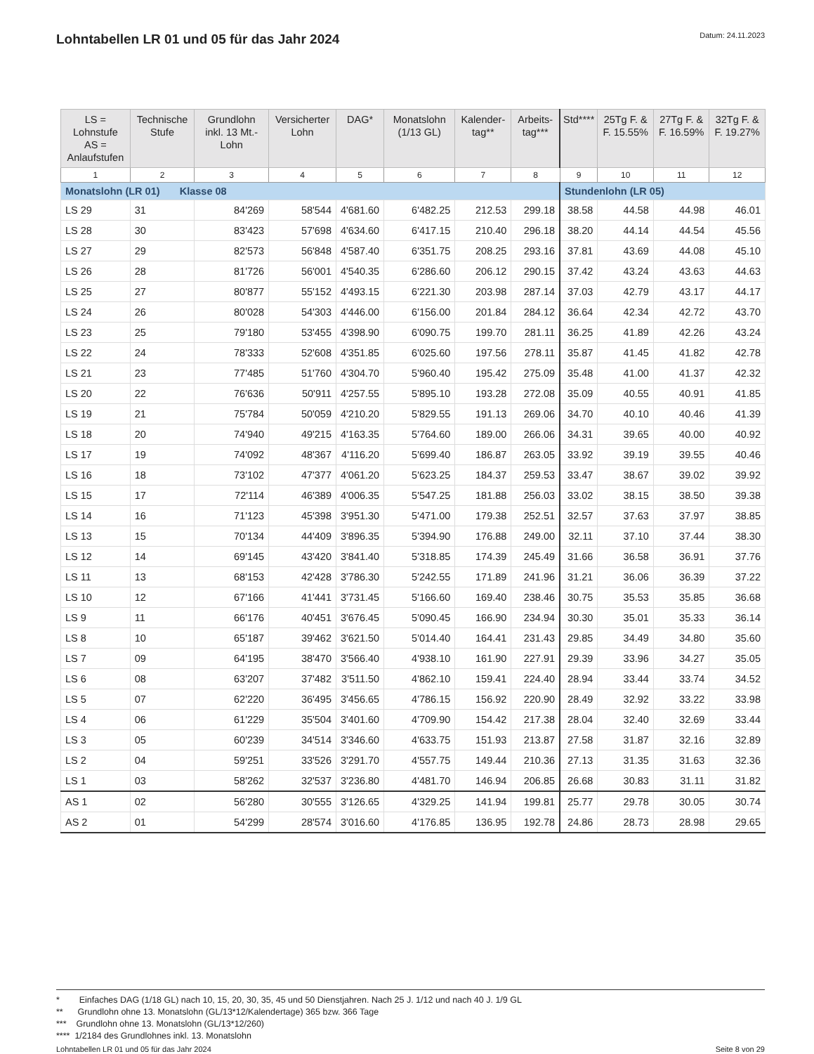Lohntabellen LR 01 und 05 für das Jahr 2024
Datum: 24.11.2023
| LS = Lohnstufe AS = Anlaufstufen | Technische Stufe | Grundlohn inkl. 13 Mt.-Lohn | Versicherter Lohn | DAG* | Monatslohn (1/13 GL) | Kalender-tag** | Arbeits-tag*** | Std**** | 25Tg F. & F. 15.55% | 27Tg F. & F. 16.59% | 32Tg F. & F. 19.27% |
| --- | --- | --- | --- | --- | --- | --- | --- | --- | --- | --- | --- |
| 1 | 2 | 3 | 4 | 5 | 6 | 7 | 8 | 9 | 10 | 11 | 12 |
| Monatslohn (LR 01) Klasse 08 | | | | | | | | Stundenlohn (LR 05) | | | |
| LS 29 | 31 | 84'269 | 58'544 | 4'681.60 | 6'482.25 | 212.53 | 299.18 | 38.58 | 44.58 | 44.98 | 46.01 |
| LS 28 | 30 | 83'423 | 57'698 | 4'634.60 | 6'417.15 | 210.40 | 296.18 | 38.20 | 44.14 | 44.54 | 45.56 |
| LS 27 | 29 | 82'573 | 56'848 | 4'587.40 | 6'351.75 | 208.25 | 293.16 | 37.81 | 43.69 | 44.08 | 45.10 |
| LS 26 | 28 | 81'726 | 56'001 | 4'540.35 | 6'286.60 | 206.12 | 290.15 | 37.42 | 43.24 | 43.63 | 44.63 |
| LS 25 | 27 | 80'877 | 55'152 | 4'493.15 | 6'221.30 | 203.98 | 287.14 | 37.03 | 42.79 | 43.17 | 44.17 |
| LS 24 | 26 | 80'028 | 54'303 | 4'446.00 | 6'156.00 | 201.84 | 284.12 | 36.64 | 42.34 | 42.72 | 43.70 |
| LS 23 | 25 | 79'180 | 53'455 | 4'398.90 | 6'090.75 | 199.70 | 281.11 | 36.25 | 41.89 | 42.26 | 43.24 |
| LS 22 | 24 | 78'333 | 52'608 | 4'351.85 | 6'025.60 | 197.56 | 278.11 | 35.87 | 41.45 | 41.82 | 42.78 |
| LS 21 | 23 | 77'485 | 51'760 | 4'304.70 | 5'960.40 | 195.42 | 275.09 | 35.48 | 41.00 | 41.37 | 42.32 |
| LS 20 | 22 | 76'636 | 50'911 | 4'257.55 | 5'895.10 | 193.28 | 272.08 | 35.09 | 40.55 | 40.91 | 41.85 |
| LS 19 | 21 | 75'784 | 50'059 | 4'210.20 | 5'829.55 | 191.13 | 269.06 | 34.70 | 40.10 | 40.46 | 41.39 |
| LS 18 | 20 | 74'940 | 49'215 | 4'163.35 | 5'764.60 | 189.00 | 266.06 | 34.31 | 39.65 | 40.00 | 40.92 |
| LS 17 | 19 | 74'092 | 48'367 | 4'116.20 | 5'699.40 | 186.87 | 263.05 | 33.92 | 39.19 | 39.55 | 40.46 |
| LS 16 | 18 | 73'102 | 47'377 | 4'061.20 | 5'623.25 | 184.37 | 259.53 | 33.47 | 38.67 | 39.02 | 39.92 |
| LS 15 | 17 | 72'114 | 46'389 | 4'006.35 | 5'547.25 | 181.88 | 256.03 | 33.02 | 38.15 | 38.50 | 39.38 |
| LS 14 | 16 | 71'123 | 45'398 | 3'951.30 | 5'471.00 | 179.38 | 252.51 | 32.57 | 37.63 | 37.97 | 38.85 |
| LS 13 | 15 | 70'134 | 44'409 | 3'896.35 | 5'394.90 | 176.88 | 249.00 | 32.11 | 37.10 | 37.44 | 38.30 |
| LS 12 | 14 | 69'145 | 43'420 | 3'841.40 | 5'318.85 | 174.39 | 245.49 | 31.66 | 36.58 | 36.91 | 37.76 |
| LS 11 | 13 | 68'153 | 42'428 | 3'786.30 | 5'242.55 | 171.89 | 241.96 | 31.21 | 36.06 | 36.39 | 37.22 |
| LS 10 | 12 | 67'166 | 41'441 | 3'731.45 | 5'166.60 | 169.40 | 238.46 | 30.75 | 35.53 | 35.85 | 36.68 |
| LS 9 | 11 | 66'176 | 40'451 | 3'676.45 | 5'090.45 | 166.90 | 234.94 | 30.30 | 35.01 | 35.33 | 36.14 |
| LS 8 | 10 | 65'187 | 39'462 | 3'621.50 | 5'014.40 | 164.41 | 231.43 | 29.85 | 34.49 | 34.80 | 35.60 |
| LS 7 | 09 | 64'195 | 38'470 | 3'566.40 | 4'938.10 | 161.90 | 227.91 | 29.39 | 33.96 | 34.27 | 35.05 |
| LS 6 | 08 | 63'207 | 37'482 | 3'511.50 | 4'862.10 | 159.41 | 224.40 | 28.94 | 33.44 | 33.74 | 34.52 |
| LS 5 | 07 | 62'220 | 36'495 | 3'456.65 | 4'786.15 | 156.92 | 220.90 | 28.49 | 32.92 | 33.22 | 33.98 |
| LS 4 | 06 | 61'229 | 35'504 | 3'401.60 | 4'709.90 | 154.42 | 217.38 | 28.04 | 32.40 | 32.69 | 33.44 |
| LS 3 | 05 | 60'239 | 34'514 | 3'346.60 | 4'633.75 | 151.93 | 213.87 | 27.58 | 31.87 | 32.16 | 32.89 |
| LS 2 | 04 | 59'251 | 33'526 | 3'291.70 | 4'557.75 | 149.44 | 210.36 | 27.13 | 31.35 | 31.63 | 32.36 |
| LS 1 | 03 | 58'262 | 32'537 | 3'236.80 | 4'481.70 | 146.94 | 206.85 | 26.68 | 30.83 | 31.11 | 31.82 |
| AS 1 | 02 | 56'280 | 30'555 | 3'126.65 | 4'329.25 | 141.94 | 199.81 | 25.77 | 29.78 | 30.05 | 30.74 |
| AS 2 | 01 | 54'299 | 28'574 | 3'016.60 | 4'176.85 | 136.95 | 192.78 | 24.86 | 28.73 | 28.98 | 29.65 |
* Einfaches DAG (1/18 GL) nach 10, 15, 20, 30, 35, 45 und 50 Dienstjahren. Nach 25 J. 1/12 und nach 40 J. 1/9 GL
** Grundlohn ohne 13. Monatslohn (GL/13*12/Kalendertage) 365 bzw. 366 Tage
*** Grundlohn ohne 13. Monatslohn (GL/13*12/260)
**** 1/2184 des Grundlohnes inkl. 13. Monatslohn
Lohntabellen LR 01 und 05 für das Jahr 2024 Seite 8 von 29